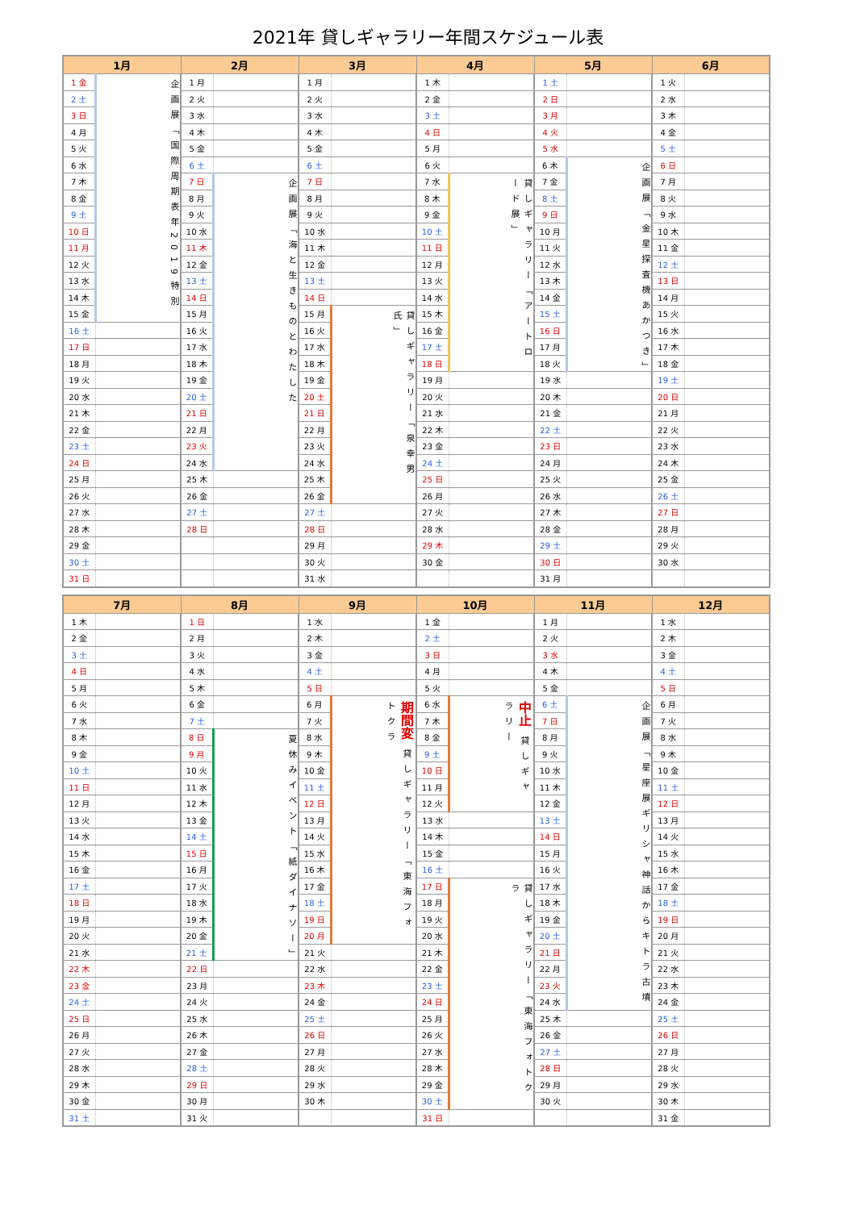2021年 貸しギャラリー年間スケジュール表
| 1月 | | 2月 | | 3月 | | 4月 | | 5月 | | 6月 | |
| --- | --- | --- | --- | --- | --- | --- | --- | --- | --- | --- | --- |
| 1 金 | 企画展「国際周期表年2019特別 | 1 月 | | 1 月 | | 1 木 | | 1 土 | | 1 火 | |
| 2 土 | | 2 火 | | 2 火 | | 2 金 | | 2 日 | | 2 水 | |
| 3 日 | | 3 水 | | 3 水 | | 3 土 | | 3 月 | | 3 木 | |
| 4 月 | | 4 木 | | 4 木 | | 4 日 | | 4 火 | | 4 金 | |
| 5 火 | | 5 金 | | 5 金 | | 5 月 | | 5 水 | | 5 土 | |
| 6 水 | | 6 土 | | 6 土 | | 6 火 | | 6 木 | 企画展「金星探査機あかつき」 | 6 日 | |
| 7 木 | | 7 日 | 企画展「海と生きものとわたした | 7 日 | | 7 水 | 貸しギャラリー「アートロード展」 | 7 金 | | 7 月 | |
| 8 金 | | 8 月 | | 8 月 | | 8 木 | | 8 土 | | 8 火 | |
| 9 土 | | 9 火 | | 9 火 | | 9 金 | | 9 日 | | 9 水 | |
| 10 日 | | 10 水 | | 10 水 | | 10 土 | | 10 月 | | 10 木 | |
| 11 月 | | 11 木 | | 11 木 | | 11 日 | | 11 火 | | 11 金 | |
| 12 火 | | 12 金 | | 12 金 | | 12 月 | | 12 水 | | 12 土 | |
| 13 水 | | 13 土 | | 13 土 | | 13 火 | | 13 木 | | 13 日 | |
| 14 木 | | 14 日 | | 14 日 | | 14 水 | | 14 金 | | 14 月 | |
| 15 金 | | 15 月 | | 15 月 | 貸しギャラリー「泉幸男氏」 | 15 木 | | 15 土 | | 15 火 | |
| 16 土 | | 16 火 | | 16 火 | | 16 金 | | 16 日 | | 16 水 | |
| 17 日 | | 17 水 | | 17 水 | | 17 土 | | 17 月 | | 17 木 | |
| 18 月 | | 18 木 | | 18 木 | | 18 日 | | 18 火 | | 18 金 | |
| 19 火 | | 19 金 | | 19 金 | | 19 月 | | 19 水 | | 19 土 | |
| 20 水 | | 20 土 | | 20 土 | | 20 火 | | 20 木 | | 20 日 | |
| 21 木 | | 21 日 | | 21 日 | | 21 水 | | 21 金 | | 21 月 | |
| 22 金 | | 22 月 | | 22 月 | | 22 木 | | 22 土 | | 22 火 | |
| 23 土 | | 23 火 | | 23 火 | | 23 金 | | 23 日 | | 23 水 | |
| 24 日 | | 24 水 | | 24 水 | | 24 土 | | 24 月 | | 24 木 | |
| 25 月 | | 25 木 | | 25 木 | | 25 日 | | 25 火 | | 25 金 | |
| 26 火 | | 26 金 | | 26 金 | | 26 月 | | 26 水 | | 26 土 | |
| 27 水 | | 27 土 | | 27 土 | | 27 火 | | 27 木 | | 27 日 | |
| 28 木 | | 28 日 | | 28 日 | | 28 水 | | 28 金 | | 28 月 | |
| 29 金 | | | | 29 月 | | 29 木 | | 29 土 | | 29 火 | |
| 30 土 | | | | 30 火 | | 30 金 | | 30 日 | | 30 水 | |
| 31 日 | | | | 31 水 | | | | 31 月 | | | |
| 7月 | | 8月 | | 9月 | | 10月 | | 11月 | | 12月 | |
| --- | --- | --- | --- | --- | --- | --- | --- | --- | --- | --- | --- |
| 1 木 | | 1 日 | | 1 水 | | 1 金 | | 1 月 | | 1 水 | |
| 2 金 | | 2 月 | | 2 木 | | 2 土 | | 2 火 | | 2 木 | |
| 3 土 | | 3 火 | | 3 金 | | 3 日 | | 3 水 | | 3 金 | |
| 4 日 | | 4 水 | | 4 土 | | 4 月 | | 4 木 | | 4 土 | |
| 5 月 | | 5 木 | | 5 日 | | 5 火 | | 5 金 | | 5 日 | |
| 6 火 | | 6 金 | | 6 月 | 期間変 貸しギャラリー「東海フォトクラ | 6 水 | 中止 貸しギャラリー | 6 土 | 企画展「星座展ギリシャ神話からキトラ古墳 | 6 月 | |
| 7 水 | | 7 土 | | 7 火 | | 7 木 | | 7 日 | | 7 火 | |
| 8 木 | | 8 日 | 夏休みイベント「紙ダイナソー」 | 8 水 | | 8 金 | | 8 月 | | 8 水 | |
| 9 金 | | 9 月 | | 9 木 | | 9 土 | | 9 火 | | 9 木 | |
| 10 土 | | 10 火 | | 10 金 | | 10 日 | | 10 水 | | 10 金 | |
| 11 日 | | 11 水 | | 11 土 | | 11 月 | | 11 木 | | 11 土 | |
| 12 月 | | 12 木 | | 12 日 | | 12 火 | | 12 金 | | 12 日 | |
| 13 火 | | 13 金 | | 13 月 | | 13 水 | | 13 土 | | 13 月 | |
| 14 水 | | 14 土 | | 14 火 | | 14 木 | | 14 日 | | 14 火 | |
| 15 木 | | 15 日 | | 15 水 | | 15 金 | | 15 月 | | 15 水 | |
| 16 金 | | 16 月 | | 16 木 | | 16 土 | | 16 火 | | 16 木 | |
| 17 土 | | 17 火 | | 17 金 | | 17 日 | 貸しギャラリー「東海フォトクラ | 17 水 | | 17 金 | |
| 18 日 | | 18 水 | | 18 土 | | 18 月 | | 18 木 | | 18 土 | |
| 19 月 | | 19 木 | | 19 日 | | 19 火 | | 19 金 | | 19 日 | |
| 20 火 | | 20 金 | | 20 月 | | 20 水 | | 20 土 | | 20 月 | |
| 21 水 | | 21 土 | | 21 火 | | 21 木 | | 21 日 | | 21 火 | |
| 22 木 | | 22 日 | | 22 水 | | 22 金 | | 22 月 | | 22 水 | |
| 23 金 | | 23 月 | | 23 木 | | 23 土 | | 23 火 | | 23 木 | |
| 24 土 | | 24 火 | | 24 金 | | 24 日 | | 24 水 | | 24 金 | |
| 25 日 | | 25 水 | | 25 土 | | 25 月 | | 25 木 | | 25 土 | |
| 26 月 | | 26 木 | | 26 日 | | 26 火 | | 26 金 | | 26 日 | |
| 27 火 | | 27 金 | | 27 月 | | 27 水 | | 27 土 | | 27 月 | |
| 28 水 | | 28 土 | | 28 火 | | 28 木 | | 28 日 | | 28 火 | |
| 29 木 | | 29 日 | | 29 水 | | 29 金 | | 29 月 | | 29 水 | |
| 30 金 | | 30 月 | | 30 木 | | 30 土 | | 30 火 | | 30 木 | |
| 31 土 | | 31 火 | | | | 31 日 | | | | 31 金 | |